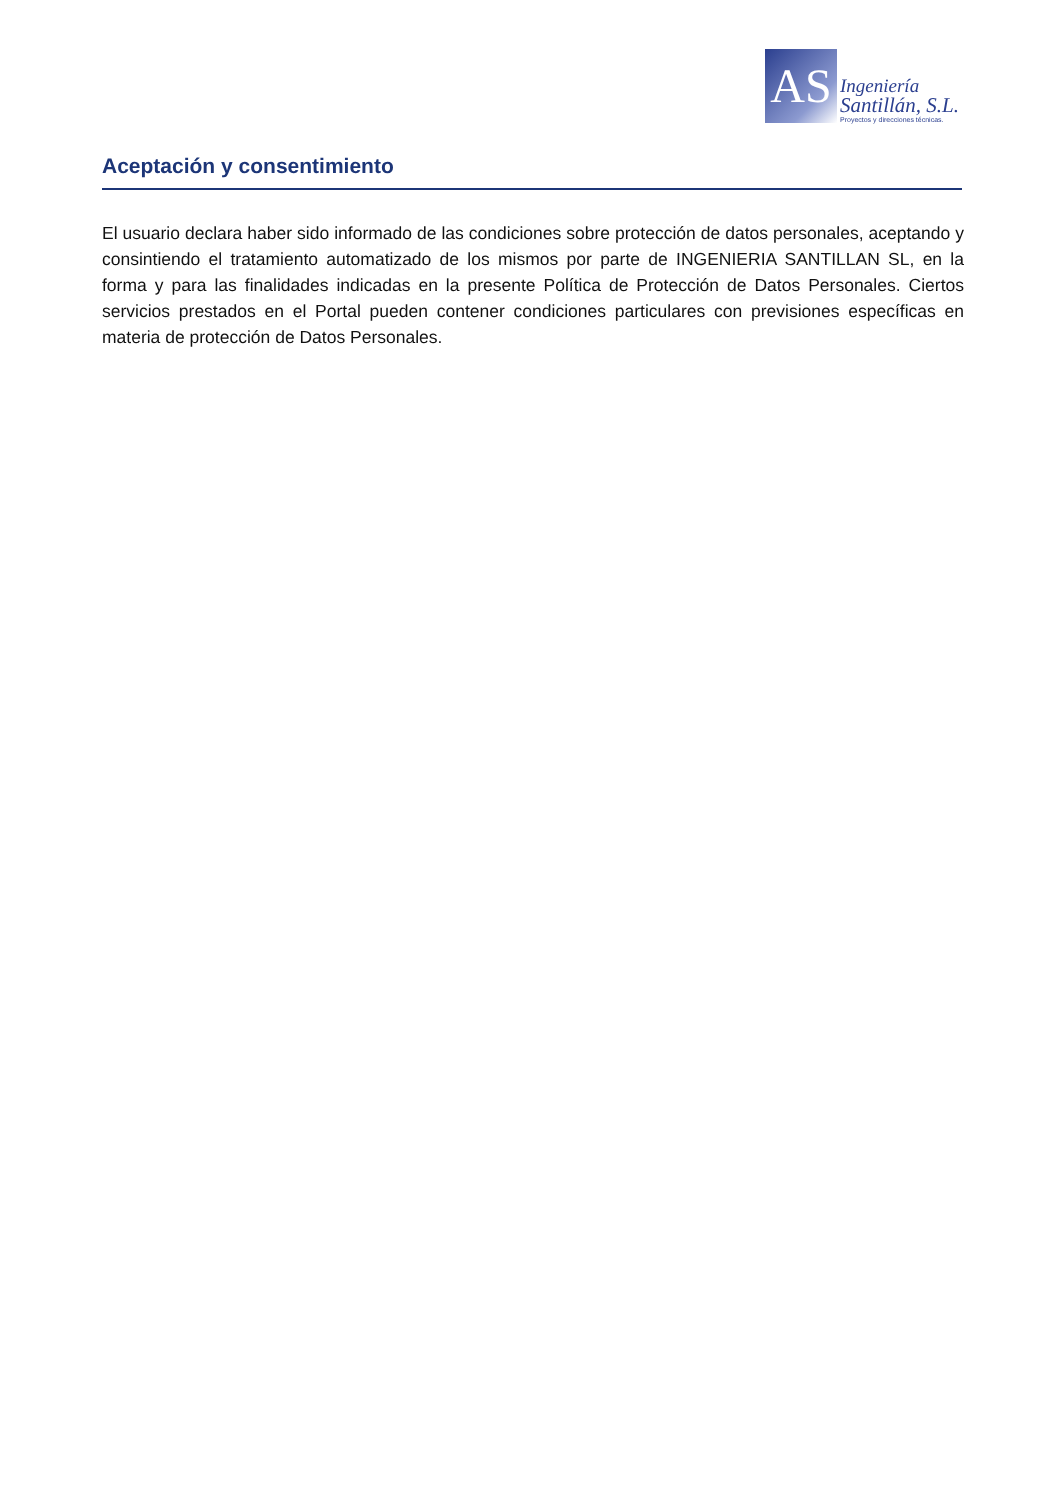AS
Ingeniería
Santillán, S.L.
Proyectos y direcciones técnicas.
Aceptación y consentimiento
El usuario declara haber sido informado de las condiciones sobre protección de datos personales, aceptando y consintiendo el tratamiento automatizado de los mismos por parte de INGENIERIA SANTILLAN SL, en la forma y para las finalidades indicadas en la presente Política de Protección de Datos Personales. Ciertos servicios prestados en el Portal pueden contener condiciones particulares con previsiones específicas en materia de protección de Datos Personales.